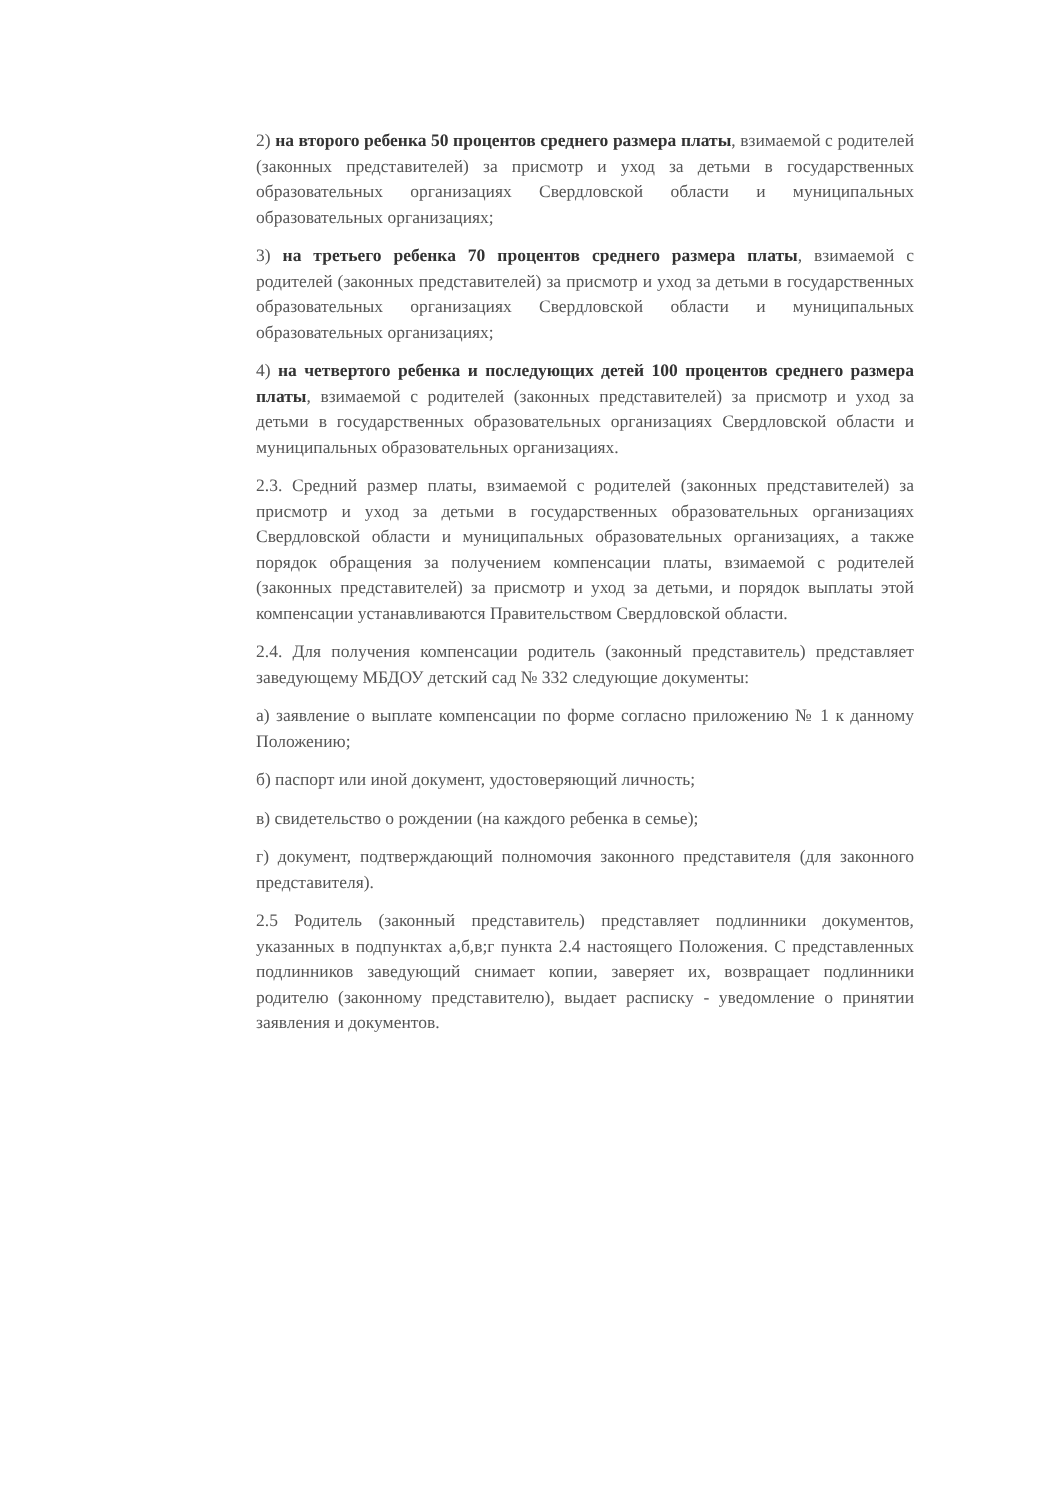2) на второго ребенка 50 процентов среднего размера платы, взимаемой с родителей (законных представителей) за присмотр и уход за детьми в государственных образовательных организациях Свердловской области и муниципальных образовательных организациях;
3) на третьего ребенка 70 процентов среднего размера платы, взимаемой с родителей (законных представителей) за присмотр и уход за детьми в государственных образовательных организациях Свердловской области и муниципальных образовательных организациях;
4) на четвертого ребенка и последующих детей 100 процентов среднего размера платы, взимаемой с родителей (законных представителей) за присмотр и уход за детьми в государственных образовательных организациях Свердловской области и муниципальных образовательных организациях.
2.3. Средний размер платы, взимаемой с родителей (законных представителей) за присмотр и уход за детьми в государственных образовательных организациях Свердловской области и муниципальных образовательных организациях, а также порядок обращения за получением компенсации платы, взимаемой с родителей (законных представителей) за присмотр и уход за детьми, и порядок выплаты этой компенсации устанавливаются Правительством Свердловской области.
2.4. Для получения компенсации родитель (законный представитель) представляет заведующему МБДОУ детский сад № 332 следующие документы:
а) заявление о выплате компенсации по форме согласно приложению № 1 к данному Положению;
б) паспорт или иной документ, удостоверяющий личность;
в) свидетельство о рождении (на каждого ребенка в семье);
г) документ, подтверждающий полномочия законного представителя (для законного представителя).
2.5 Родитель (законный представитель) представляет подлинники документов, указанных в подпунктах а,б,в;г пункта 2.4 настоящего Положения. С представленных подлинников заведующий снимает копии, заверяет их, возвращает подлинники родителю (законному представителю), выдает расписку - уведомление о принятии заявления и документов.